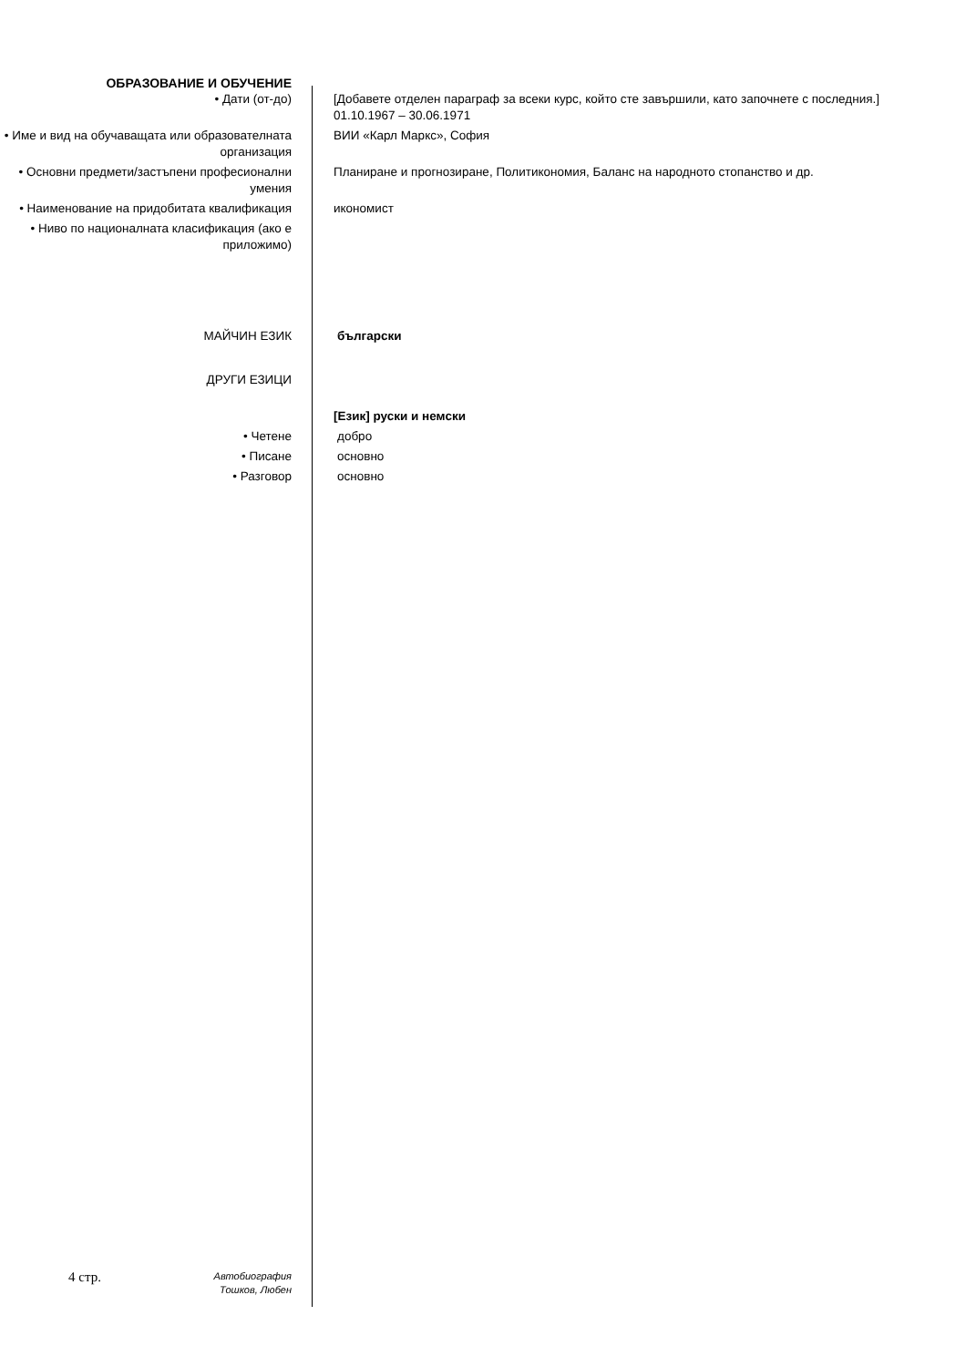ОБРАЗОВАНИЕ И ОБУЧЕНИЕ
• Дати (от-до) [Добавете отделен параграф за всеки курс, който сте завършили, като започнете с последния.] 01.10.1967 – 30.06.1971
• Име и вид на обучаващата или образователната организация
ВИИ «Карл Маркс», София
• Основни предмети/застъпени професионални умения
Планиране и прогнозиране, Политикономия, Баланс на народното стопанство и др.
• Наименование на придобитата квалификация
икономист
• Ниво по националната класификация (ако е приложимо)
МАЙЧИН ЕЗИК български
ДРУГИ ЕЗИЦИ
[Език] руски и немски
• Четене добро
• Писане основно
• Разговор основно
4 стр.
Автобиография
Тошков, Любен